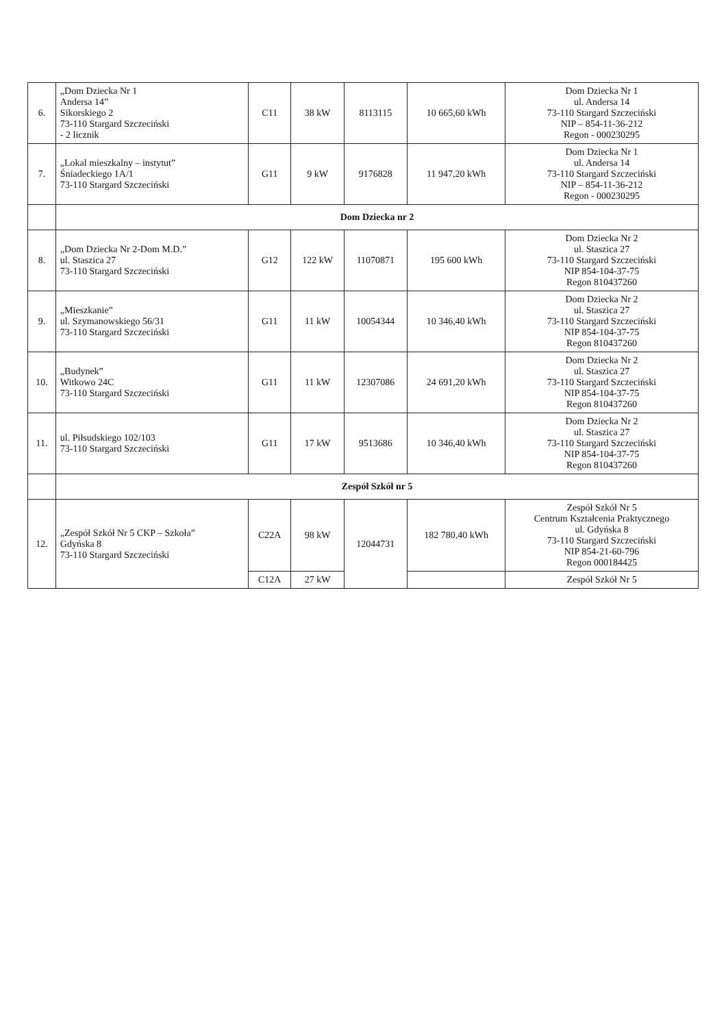| 6. | „Dom Dziecka Nr 1 Andersa 14” Sikorskiego 2 73-110 Stargard Szczeciński - 2 licznik | C11 | 38 kW | 8113115 | 10 665,60 kWh | Dom Dziecka Nr 1 ul. Andersa 14 73-110 Stargard Szczeciński NIP – 854-11-36-212 Regon - 000230295 |
| 7. | „Lokal mieszkalny – instytut” Śniadeckiego 1A/1 73-110 Stargard Szczeciński | G11 | 9 kW | 9176828 | 11 947,20 kWh | Dom Dziecka Nr 1 ul. Andersa 14 73-110 Stargard Szczeciński NIP – 854-11-36-212 Regon - 000230295 |
| | Dom Dziecka nr 2 | | | | | |
| 8. | „Dom Dziecka Nr 2-Dom M.D.” ul. Staszica 27 73-110 Stargard Szczeciński | G12 | 122 kW | 11070871 | 195 600 kWh | Dom Dziecka Nr 2 ul. Staszica 27 73-110 Stargard Szczeciński NIP 854-104-37-75 Regon 810437260 |
| 9. | „Mieszkanie” ul. Szymanowskiego 56/31 73-110 Stargard Szczeciński | G11 | 11 kW | 10054344 | 10 346,40 kWh | Dom Dziecka Nr 2 ul. Staszica 27 73-110 Stargard Szczeciński NIP 854-104-37-75 Regon 810437260 |
| 10. | „Budynek” Witkowo 24C 73-110 Stargard Szczeciński | G11 | 11 kW | 12307086 | 24 691,20 kWh | Dom Dziecka Nr 2 ul. Staszica 27 73-110 Stargard Szczeciński NIP 854-104-37-75 Regon 810437260 |
| 11. | ul. Piłsudskiego 102/103 73-110 Stargard Szczeciński | G11 | 17 kW | 9513686 | 10 346,40 kWh | Dom Dziecka Nr 2 ul. Staszica 27 73-110 Stargard Szczeciński NIP 854-104-37-75 Regon 810437260 |
| | Zespół Szkół nr 5 | | | | | |
| 12. | „Zespół Szkół Nr 5 CKP – Szkoła” Gdyńska 8 73-110 Stargard Szczeciński | C22A | 98 kW | 12044731 | 182 780,40 kWh | Zespół Szkół Nr 5 Centrum Kształcenia Praktycznego ul. Gdyńska 8 73-110 Stargard Szczeciński NIP 854-21-60-796 Regon 000184425 |
| | | C12A | 27 kW | | | Zespół Szkół Nr 5 |